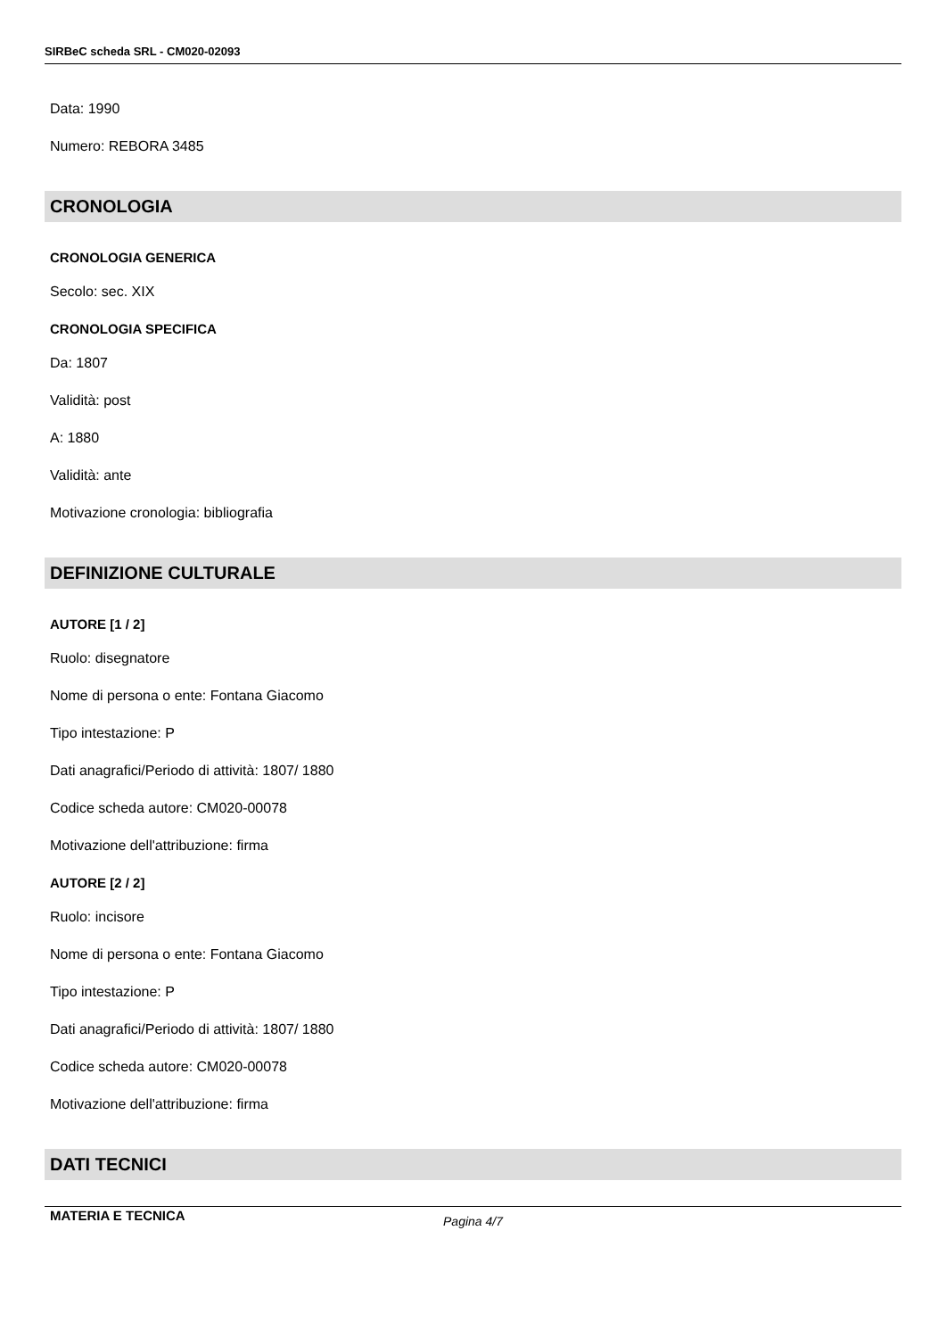SIRBeC scheda SRL - CM020-02093
Data: 1990
Numero: REBORA 3485
CRONOLOGIA
CRONOLOGIA GENERICA
Secolo: sec. XIX
CRONOLOGIA SPECIFICA
Da: 1807
Validità: post
A: 1880
Validità: ante
Motivazione cronologia: bibliografia
DEFINIZIONE CULTURALE
AUTORE [1 / 2]
Ruolo: disegnatore
Nome di persona o ente: Fontana Giacomo
Tipo intestazione: P
Dati anagrafici/Periodo di attività: 1807/ 1880
Codice scheda autore: CM020-00078
Motivazione dell'attribuzione: firma
AUTORE [2 / 2]
Ruolo: incisore
Nome di persona o ente: Fontana Giacomo
Tipo intestazione: P
Dati anagrafici/Periodo di attività: 1807/ 1880
Codice scheda autore: CM020-00078
Motivazione dell'attribuzione: firma
DATI TECNICI
MATERIA E TECNICA
Pagina 4/7